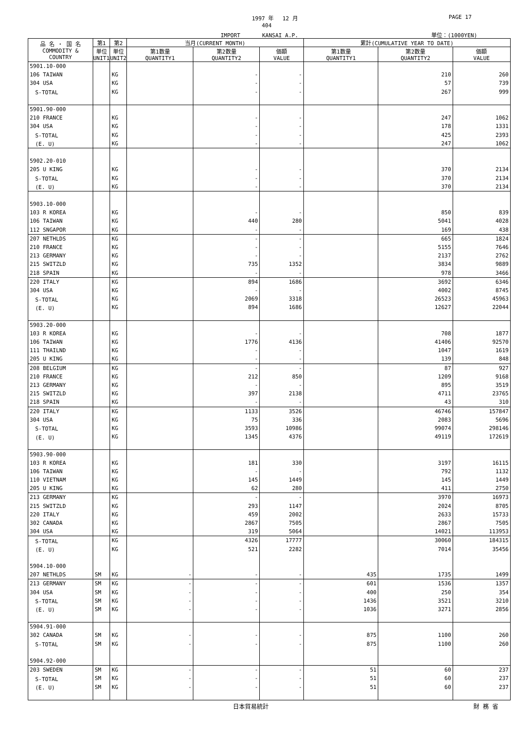1997 年　 12 月 PAGE 17
404
IMPORT　　　　KANSAI A.P. 単位：(1000YEN)
| 品 名 ・ 国 名 COMMODITY & COUNTRY | 第1 | 第2 | 当月(CURRENT MONTH) | | | 累計(CUMULATIVE YEAR TO DATE) | | |
| --- | --- | --- | --- | --- | --- | --- | --- | --- |
| | 単位 UNIT1 | 単位 UNIT2 | 第1数量 QUANTITY1 | 第2数量 QUANTITY2 | 価額 VALUE | 第1数量 QUANTITY1 | 第2数量 QUANTITY2 | 価額 VALUE |
| 5901.10-000 | | | | | | | | |
| 106 TAIWAN | | KG | | - | - | | 210 | 260 |
| 304 USA | | KG | | - | - | | 57 | 739 |
| S-TOTAL | | KG | | - | - | | 267 | 999 |
| 5901.90-000 | | | | | | | | |
| 210 FRANCE | | KG | | - | - | | 247 | 1062 |
| 304 USA | | KG | | - | - | | 178 | 1331 |
| S-TOTAL | | KG | | - | - | | 425 | 2393 |
| (E. U) | | KG | | - | - | | 247 | 1062 |
| 5902.20-010 | | | | | | | | |
| 205 U KING | | KG | | - | - | | 370 | 2134 |
| S-TOTAL | | KG | | - | - | | 370 | 2134 |
| (E. U) | | KG | | - | - | | 370 | 2134 |
| 5903.10-000 | | | | | | | | |
| 103 R KOREA | | KG | | - | - | | 850 | 839 |
| 106 TAIWAN | | KG | | 440 | 280 | | 5041 | 4028 |
| 112 SNGAPOR | | KG | | - | - | | 169 | 438 |
| 207 NETHLDS | | KG | | - | - | | 665 | 1824 |
| 210 FRANCE | | KG | | - | - | | 5155 | 7646 |
| 213 GERMANY | | KG | | - | - | | 2137 | 2762 |
| 215 SWITZLD | | KG | | 735 | 1352 | | 3834 | 9889 |
| 218 SPAIN | | KG | | - | - | | 978 | 3466 |
| 220 ITALY | | KG | | 894 | 1686 | | 3692 | 6346 |
| 304 USA | | KG | | - | - | | 4002 | 8745 |
| S-TOTAL | | KG | | 2069 | 3318 | | 26523 | 45963 |
| (E. U) | | KG | | 894 | 1686 | | 12627 | 22044 |
| 5903.20-000 | | | | | | | | |
| 103 R KOREA | | KG | | - | - | | 708 | 1877 |
| 106 TAIWAN | | KG | | 1776 | 4136 | | 41406 | 92570 |
| 111 THAILND | | KG | | - | - | | 1047 | 1619 |
| 205 U KING | | KG | | - | - | | 139 | 848 |
| 208 BELGIUM | | KG | | - | - | | 87 | 927 |
| 210 FRANCE | | KG | | 212 | 850 | | 1209 | 9168 |
| 213 GERMANY | | KG | | - | - | | 895 | 3519 |
| 215 SWITZLD | | KG | | 397 | 2138 | | 4711 | 23765 |
| 218 SPAIN | | KG | | - | - | | 43 | 310 |
| 220 ITALY | | KG | | 1133 | 3526 | | 46746 | 157847 |
| 304 USA | | KG | | 75 | 336 | | 2083 | 5696 |
| S-TOTAL | | KG | | 3593 | 10986 | | 99074 | 298146 |
| (E. U) | | KG | | 1345 | 4376 | | 49119 | 172619 |
| 5903.90-000 | | | | | | | | |
| 103 R KOREA | | KG | | 181 | 330 | | 3197 | 16115 |
| 106 TAIWAN | | KG | | - | - | | 792 | 1132 |
| 110 VIETNAM | | KG | | 145 | 1449 | | 145 | 1449 |
| 205 U KING | | KG | | 62 | 280 | | 411 | 2750 |
| 213 GERMANY | | KG | | - | - | | 3970 | 16973 |
| 215 SWITZLD | | KG | | 293 | 1147 | | 2024 | 8705 |
| 220 ITALY | | KG | | 459 | 2002 | | 2633 | 15733 |
| 302 CANADA | | KG | | 2867 | 7505 | | 2867 | 7505 |
| 304 USA | | KG | | 319 | 5064 | | 14021 | 113953 |
| S-TOTAL | | KG | | 4326 | 17777 | | 30060 | 184315 |
| (E. U) | | KG | | 521 | 2282 | | 7014 | 35456 |
| 5904.10-000 | | | | | | | | |
| 207 NETHLDS | SM | KG | - | - | - | 435 | 1735 | 1499 |
| 213 GERMANY | SM | KG | - | - | - | 601 | 1536 | 1357 |
| 304 USA | SM | KG | - | - | - | 400 | 250 | 354 |
| S-TOTAL | SM | KG | - | - | - | 1436 | 3521 | 3210 |
| (E. U) | SM | KG | - | - | - | 1036 | 3271 | 2856 |
| 5904.91-000 | | | | | | | | |
| 302 CANADA | SM | KG | - | - | - | 875 | 1100 | 260 |
| S-TOTAL | SM | KG | - | - | - | 875 | 1100 | 260 |
| 5904.92-000 | | | | | | | | |
| 203 SWEDEN | SM | KG | - | - | - | 51 | 60 | 237 |
| S-TOTAL | SM | KG | - | - | - | 51 | 60 | 237 |
| (E. U) | SM | KG | - | - | - | 51 | 60 | 237 |
日本貿易統計 財 務 省